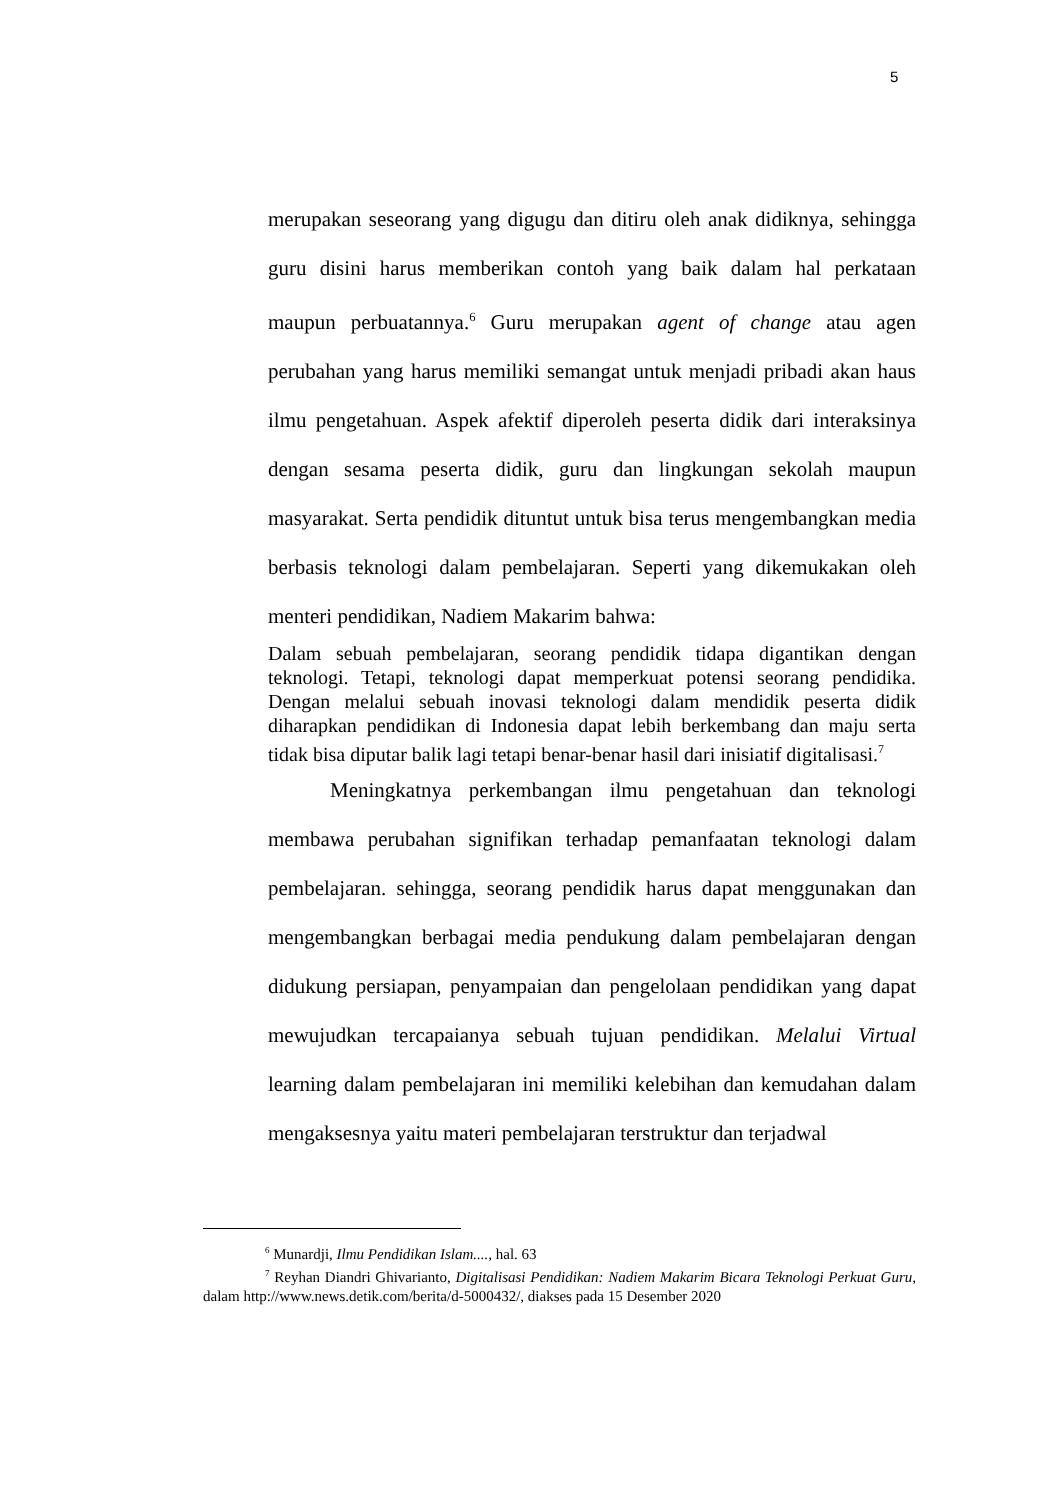5
merupakan seseorang yang digugu dan ditiru oleh anak didiknya, sehingga guru disini harus memberikan contoh yang baik dalam hal perkataan maupun perbuatannya.<sup>6</sup> Guru merupakan agent of change atau agen perubahan yang harus memiliki semangat untuk menjadi pribadi akan haus ilmu pengetahuan. Aspek afektif diperoleh peserta didik dari interaksinya dengan sesama peserta didik, guru dan lingkungan sekolah maupun masyarakat. Serta pendidik dituntut untuk bisa terus mengembangkan media berbasis teknologi dalam pembelajaran. Seperti yang dikemukakan oleh menteri pendidikan, Nadiem Makarim bahwa:
Dalam sebuah pembelajaran, seorang pendidik tidapa digantikan dengan teknologi. Tetapi, teknologi dapat memperkuat potensi seorang pendidika. Dengan melalui sebuah inovasi teknologi dalam mendidik peserta didik diharapkan pendidikan di Indonesia dapat lebih berkembang dan maju serta tidak bisa diputar balik lagi tetapi benar-benar hasil dari inisiatif digitalisasi.<sup>7</sup>
Meningkatnya perkembangan ilmu pengetahuan dan teknologi membawa perubahan signifikan terhadap pemanfaatan teknologi dalam pembelajaran. sehingga, seorang pendidik harus dapat menggunakan dan mengembangkan berbagai media pendukung dalam pembelajaran dengan didukung persiapan, penyampaian dan pengelolaan pendidikan yang dapat mewujudkan tercapaianya sebuah tujuan pendidikan. Melalui Virtual learning dalam pembelajaran ini memiliki kelebihan dan kemudahan dalam mengaksesnya yaitu materi pembelajaran terstruktur dan terjadwal
<sup>6</sup> Munardji, Ilmu Pendidikan Islam...., hal. 63
<sup>7</sup> Reyhan Diandri Ghivarianto, Digitalisasi Pendidikan: Nadiem Makarim Bicara Teknologi Perkuat Guru, dalam http://www.news.detik.com/berita/d-5000432/, diakses pada 15 Desember 2020